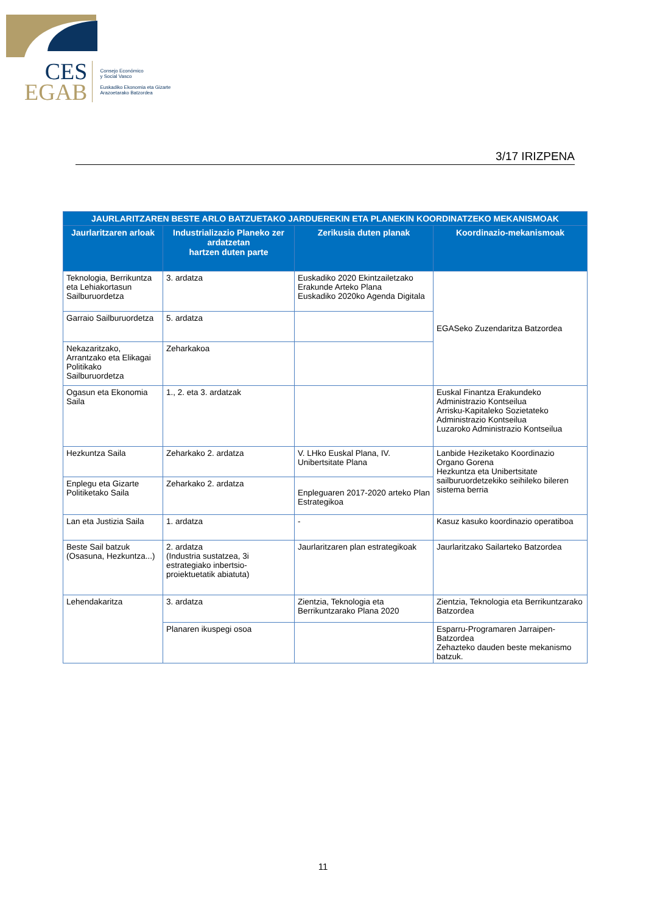CES
EGAB
Consejo Económico
y Social Vasco
Euskadiko Ekonomia eta Gizarte
Arazoetarako Batzordea
3/17 IRIZPENA
| JAURLARITZAREN BESTE ARLO BATZUETAKO JARDUEREKIN ETA PLANEKIN KOORDINATZEKO MEKANISMOAK | | | |
| --- | --- | --- | --- |
| Jaurlaritzaren arloak | Industrializazio Planeko zer ardatzetan hartzen duten parte | Zerikusia duten planak | Koordinazio-mekanismoak |
| Teknologia, Berrikuntza eta Lehiakortasun Sailburuordetza | 3. ardatza | Euskadiko 2020 Ekintzailetzako Erakunde Arteko Plana Euskadiko 2020ko Agenda Digitala | EGASeko Zuzendaritza Batzordea |
| Garraio Sailburuordetza | 5. ardatza | | |
| Nekazaritzako, Arrantzako eta Elikagai Politikako Sailburuordetza | Zeharkakoa | | |
| Ogasun eta Ekonomia Saila | 1., 2. eta 3. ardatzak | | Euskal Finantza Erakundeko Administrazio Kontseilua Arrisku-Kapitaleko Sozietateko Administrazio Kontseilua Luzaroko Administrazio Kontseilua |
| Hezkuntza Saila | Zeharkako 2. ardatza | V. LHko Euskal Plana, IV. Unibertsitate Plana | Lanbide Heziketako Koordinazio Organo Gorena Hezkuntza eta Unibertsitate sailburuordetzekiko seihileko bileren sistema berria |
| Enplegu eta Gizarte Politiketako Saila | Zeharkako 2. ardatza | Enpleguaren 2017-2020 arteko Plan Estrategikoa | |
| Lan eta Justizia Saila | 1. ardatza | - | Kasuz kasuko koordinazio operatiboa |
| Beste Sail batzuk (Osasuna, Hezkuntza...) | 2. ardatza (Industria sustatzea, 3i estrategiako inbertsio-proiektuetatik abiatuta) | Jaurlaritzaren plan estrategikoak | Jaurlaritzako Sailarteko Batzordea |
| Lehendakaritza | 3. ardatza | Zientzia, Teknologia eta Berrikuntzarako Plana 2020 | Zientzia, Teknologia eta Berrikuntzarako Batzordea |
| | Planaren ikuspegi osoa | | Esparru-Programaren Jarraipen-Batzordea Zehazteko dauden beste mekanismo batzuk. |
11